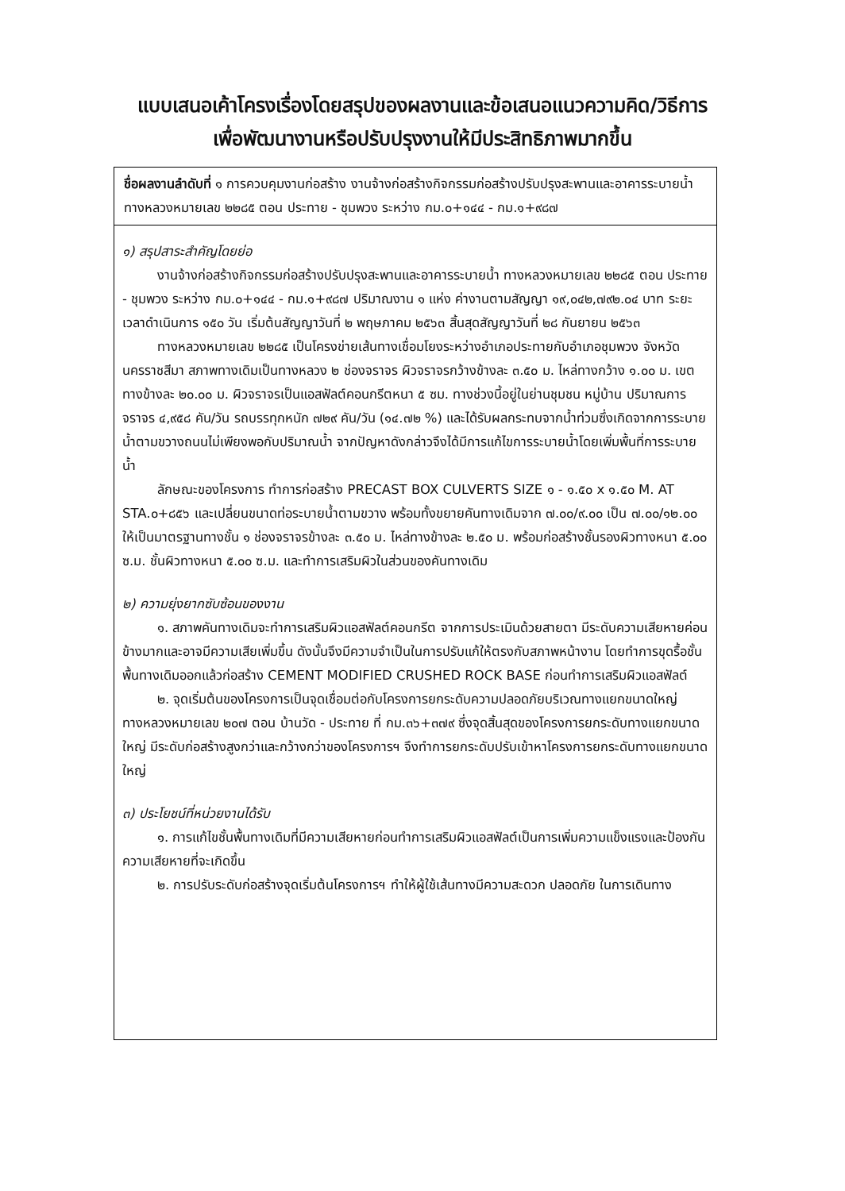แบบเสนอเค้าโครงเรื่องโดยสรุปของผลงานและข้อเสนอแนวความคิด/วิธีการ
เพื่อพัฒนางานหรือปรับปรุงงานให้มีประสิทธิภาพมากขึ้น
ชื่อผลงานลำดับที่ ๑ การควบคุมงานก่อสร้าง งานจ้างก่อสร้างกิจกรรมก่อสร้างปรับปรุงสะพานและอาคารระบายน้ำ ทางหลวงหมายเลข ๒๒๘๕ ตอน ประทาย - ชุมพวง ระหว่าง กม.๐+๑๔๔ - กม.๑+๙๘๗
๑) สรุปสาระสำคัญโดยย่อ
งานจ้างก่อสร้างกิจกรรมก่อสร้างปรับปรุงสะพานและอาคารระบายน้ำ ทางหลวงหมายเลข ๒๒๘๕ ตอน ประทาย - ชุมพวง ระหว่าง กม.๐+๑๔๔ - กม.๑+๙๘๗ ปริมาณงาน ๑ แห่ง ค่างานตามสัญญา ๑๙,๐๔๒,๗๙๒.๐๔ บาท ระยะเวลาดำเนินการ ๑๕๐ วัน เริ่มต้นสัญญาวันที่ ๒ พฤษภาคม ๒๕๖๓ สิ้นสุดสัญญาวันที่ ๒๘ กันยายน ๒๕๖๓
ทางหลวงหมายเลข ๒๒๘๕ เป็นโครงข่ายเส้นทางเชื่อมโยงระหว่างอำเภอประทายกับอำเภอชุมพวง จังหวัดนครราชสีมา สภาพทางเดิมเป็นทางหลวง ๒ ช่องจราจร ผิวจราจรกว้างข้างละ ๓.๕๐ ม. ไหล่ทางกว้าง ๑.๐๐ ม. เขตทางข้างละ ๒๐.๐๐ ม. ผิวจราจรเป็นแอสฟัลต์คอนกรีตหนา ๕ ซม. ทางช่วงนี้อยู่ในย่านชุมชน หมู่บ้าน ปริมาณการจราจร ๔,๙๕๘ คัน/วัน รถบรรทุกหนัก ๗๒๙ คัน/วัน (๑๔.๗๒ %) และได้รับผลกระทบจากน้ำท่วมซึ่งเกิดจากการระบายน้ำตามขวางถนนไม่เพียงพอกับปริมาณน้ำ จากปัญหาดังกล่าวจึงได้มีการแก้ไขการระบายน้ำโดยเพิ่มพื้นที่การระบายน้ำ
ลักษณะของโครงการ ทำการก่อสร้าง PRECAST BOX CULVERTS SIZE ๑ - ๑.๕๐ x ๑.๕๐ M. AT STA.๐+๘๕๖ และเปลี่ยนขนาดท่อระบายน้ำตามขวาง พร้อมทั้งขยายคันทางเดิมจาก ๗.๐๐/๙.๐๐ เป็น ๗.๐๐/๑๒.๐๐ ให้เป็นมาตรฐานทางชั้น ๑ ช่องจราจรข้างละ ๓.๕๐ ม. ไหล่ทางข้างละ ๒.๕๐ ม. พร้อมก่อสร้างชั้นรองผิวทางหนา ๕.๐๐ ซ.ม. ชั้นผิวทางหนา ๕.๐๐ ซ.ม. และทำการเสริมผิวในส่วนของคันทางเดิม
๒) ความยุ่งยากซับซ้อนของงาน
๑. สภาพคันทางเดิมจะทำการเสริมผิวแอสฟัลต์คอนกรีต จากการประเมินด้วยสายตา มีระดับความเสียหายค่อนข้างมากและอาจมีความเสียเพิ่มขึ้น ดังนั้นจึงมีความจำเป็นในการปรับแก้ให้ตรงกับสภาพหน้างาน โดยทำการขุดรื้อชั้นพื้นทางเดิมออกแล้วก่อสร้าง CEMENT MODIFIED CRUSHED ROCK BASE ก่อนทำการเสริมผิวแอสฟัลต์
๒. จุดเริ่มต้นของโครงการเป็นจุดเชื่อมต่อกับโครงการยกระดับความปลอดภัยบริเวณทางแยกขนาดใหญ่ ทางหลวงหมายเลข ๒๐๗ ตอน บ้านวัด - ประทาย ที่ กม.๓๖+๓๗๙ ซึ่งจุดสิ้นสุดของโครงการยกระดับทางแยกขนาดใหญ่ มีระดับก่อสร้างสูงกว่าและกว้างกว่าของโครงการฯ จึงทำการยกระดับปรับเข้าหาโครงการยกระดับทางแยกขนาดใหญ่
๓) ประโยชน์ที่หน่วยงานได้รับ
๑. การแก้ไขชั้นพื้นทางเดิมที่มีความเสียหายก่อนทำการเสริมผิวแอสฟัลต์เป็นการเพิ่มความแข็งแรงและป้องกันความเสียหายที่จะเกิดขึ้น
๒. การปรับระดับก่อสร้างจุดเริ่มต้นโครงการฯ ทำให้ผู้ใช้เส้นทางมีความสะดวก ปลอดภัย ในการเดินทาง